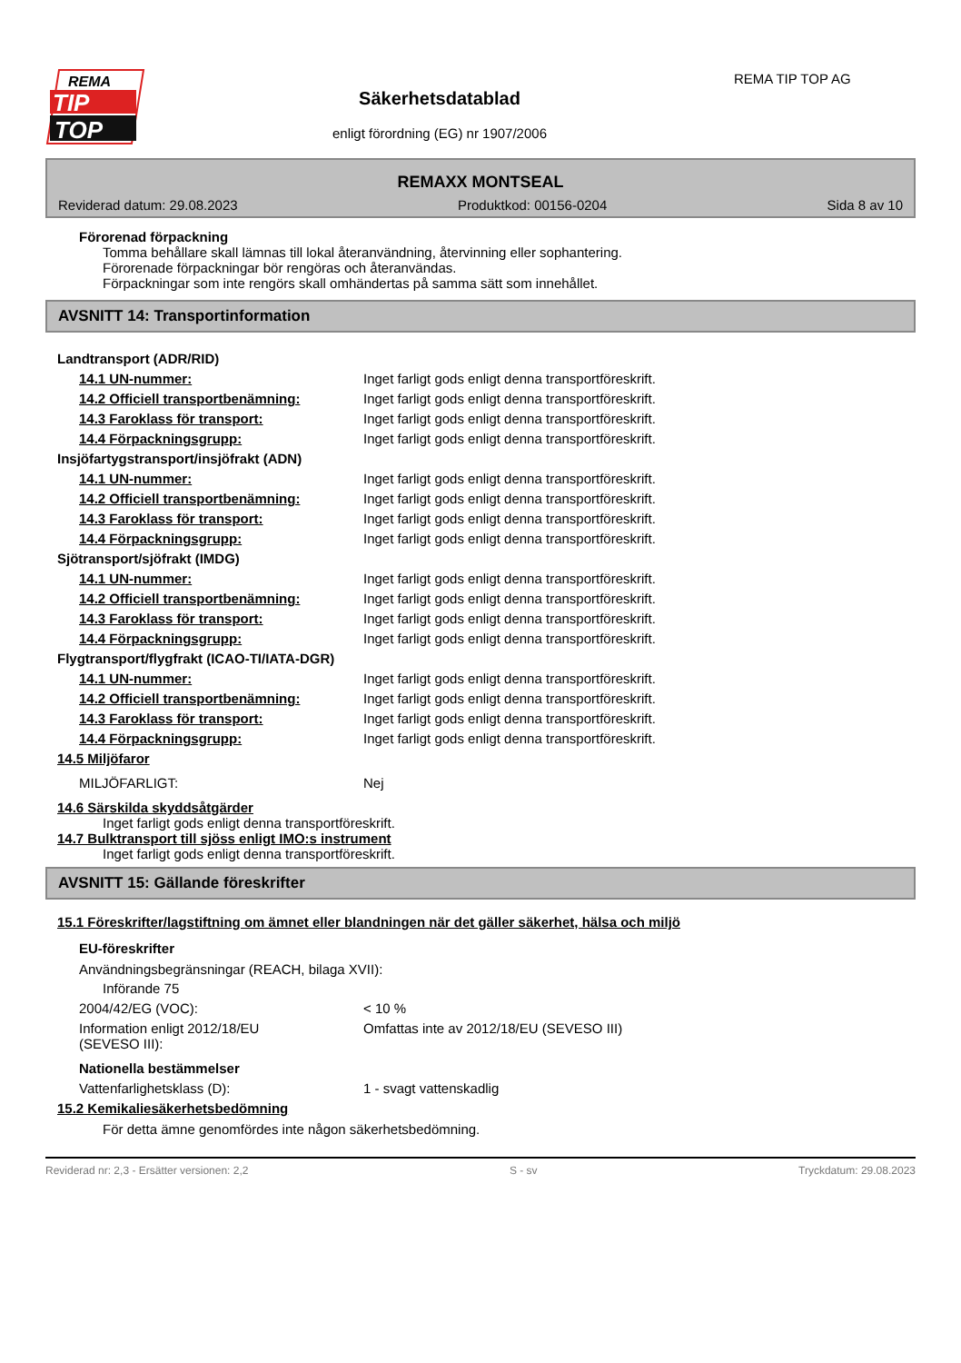REMA
TIP
TOP
Säkerhetsdatablad
enligt förordning (EG) nr 1907/2006
REMA TIP TOP AG
REMAXX MONTSEAL
Reviderad datum: 29.08.2023 Produktkod: 00156-0204 Sida 8 av 10
Förorenad förpackning
Tomma behållare skall lämnas till lokal återanvändning, återvinning eller sophantering.
Förorenade förpackningar bör rengöras och återanvändas.
Förpackningar som inte rengörs skall omhändertas på samma sätt som innehållet.
AVSNITT 14: Transportinformation
Landtransport (ADR/RID)
14.1 UN-nummer: Inget farligt gods enligt denna transportföreskrift.
14.2 Officiell transportbenämning: Inget farligt gods enligt denna transportföreskrift.
14.3 Faroklass för transport: Inget farligt gods enligt denna transportföreskrift.
14.4 Förpackningsgrupp: Inget farligt gods enligt denna transportföreskrift.
Insjöfartygstransport/insjöfrakt (ADN)
14.1 UN-nummer: Inget farligt gods enligt denna transportföreskrift.
14.2 Officiell transportbenämning: Inget farligt gods enligt denna transportföreskrift.
14.3 Faroklass för transport: Inget farligt gods enligt denna transportföreskrift.
14.4 Förpackningsgrupp: Inget farligt gods enligt denna transportföreskrift.
Sjötransport/sjöfrakt (IMDG)
14.1 UN-nummer: Inget farligt gods enligt denna transportföreskrift.
14.2 Officiell transportbenämning: Inget farligt gods enligt denna transportföreskrift.
14.3 Faroklass för transport: Inget farligt gods enligt denna transportföreskrift.
14.4 Förpackningsgrupp: Inget farligt gods enligt denna transportföreskrift.
Flygtransport/flygfrakt (ICAO-TI/IATA-DGR)
14.1 UN-nummer: Inget farligt gods enligt denna transportföreskrift.
14.2 Officiell transportbenämning: Inget farligt gods enligt denna transportföreskrift.
14.3 Faroklass för transport: Inget farligt gods enligt denna transportföreskrift.
14.4 Förpackningsgrupp: Inget farligt gods enligt denna transportföreskrift.
14.5 Miljöfaror
MILJÖFARLIGT: Nej
14.6 Särskilda skyddsåtgärder
Inget farligt gods enligt denna transportföreskrift.
14.7 Bulktransport till sjöss enligt IMO:s instrument
Inget farligt gods enligt denna transportföreskrift.
AVSNITT 15: Gällande föreskrifter
15.1 Föreskrifter/lagstiftning om ämnet eller blandningen när det gäller säkerhet, hälsa och miljö
EU-föreskrifter
Användningsbegränsningar (REACH, bilaga XVII):
Införande 75
2004/42/EG (VOC): < 10 %
Information enligt 2012/18/EU
(SEVESO III): Omfattas inte av 2012/18/EU (SEVESO III)
Nationella bestämmelser
Vattenfarlighetsklass (D): 1 - svagt vattenskadlig
15.2 Kemikaliesäkerhetsbedömning
För detta ämne genomfördes inte någon säkerhetsbedömning.
Reviderad nr: 2,3 - Ersätter versionen: 2,2 S - sv Tryckdatum: 29.08.2023